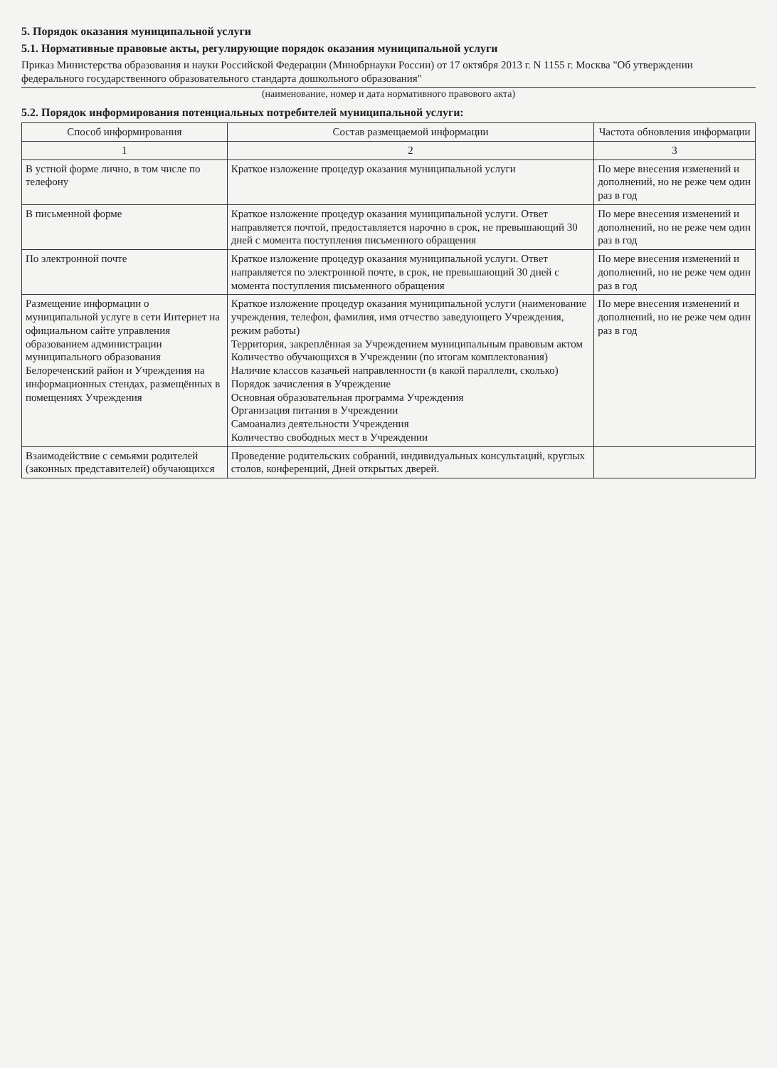5. Порядок оказания муниципальной услуги
5.1. Нормативные правовые акты, регулирующие порядок оказания муниципальной услуги
Приказ Министерства образования и науки Российской Федерации (Минобрнауки России) от 17 октября 2013 г. N 1155 г. Москва "Об утверждении федерального государственного образовательного стандарта дошкольного образования"
(наименование, номер и дата нормативного правового акта)
5.2. Порядок информирования потенциальных потребителей муниципальной услуги:
| Способ информирования | Состав размещаемой информации | Частота обновления информации |
| --- | --- | --- |
| 1 | 2 | 3 |
| В устной форме лично, в том числе по телефону | Краткое изложение процедур оказания муниципальной услуги | По мере внесения изменений и дополнений, но не реже чем один раз в год |
| В письменной форме | Краткое изложение процедур оказания муниципальной услуги. Ответ направляется почтой, предоставляется нарочно в срок, не превышающий 30 дней с момента поступления письменного обращения | По мере внесения изменений и дополнений, но не реже чем один раз в год |
| По электронной почте | Краткое изложение процедур оказания муниципальной услуги. Ответ направляется по электронной почте, в срок, не превышающий 30 дней с момента поступления письменного обращения | По мере внесения изменений и дополнений, но не реже чем один раз в год |
| Размещение информации о муниципальной услуге в сети Интернет на официальном сайте управления образованием администрации муниципального образования Белореченский район и Учреждения на информационных стендах, размещённых в помещениях Учреждения | Краткое изложение процедур оказания муниципальной услуги (наименование учреждения, телефон, фамилия, имя отчество заведующего Учреждения, режим работы) Территория, закреплённая за Учреждением муниципальным правовым актом Количество обучающихся в Учреждении (по итогам комплектования) Наличие классов казачьей направленности (в какой параллели, сколько) Порядок зачисления в Учреждение Основная образовательная программа Учреждения Организация питания в Учреждении Самоанализ деятельности Учреждения Количество свободных мест в Учреждении | По мере внесения изменений и дополнений, но не реже чем один раз в год |
| Взаимодействие с семьями родителей (законных представителей) обучающихся | Проведение родительских собраний, индивидуальных консультаций, круглых столов, конференций, Дней открытых дверей. | |